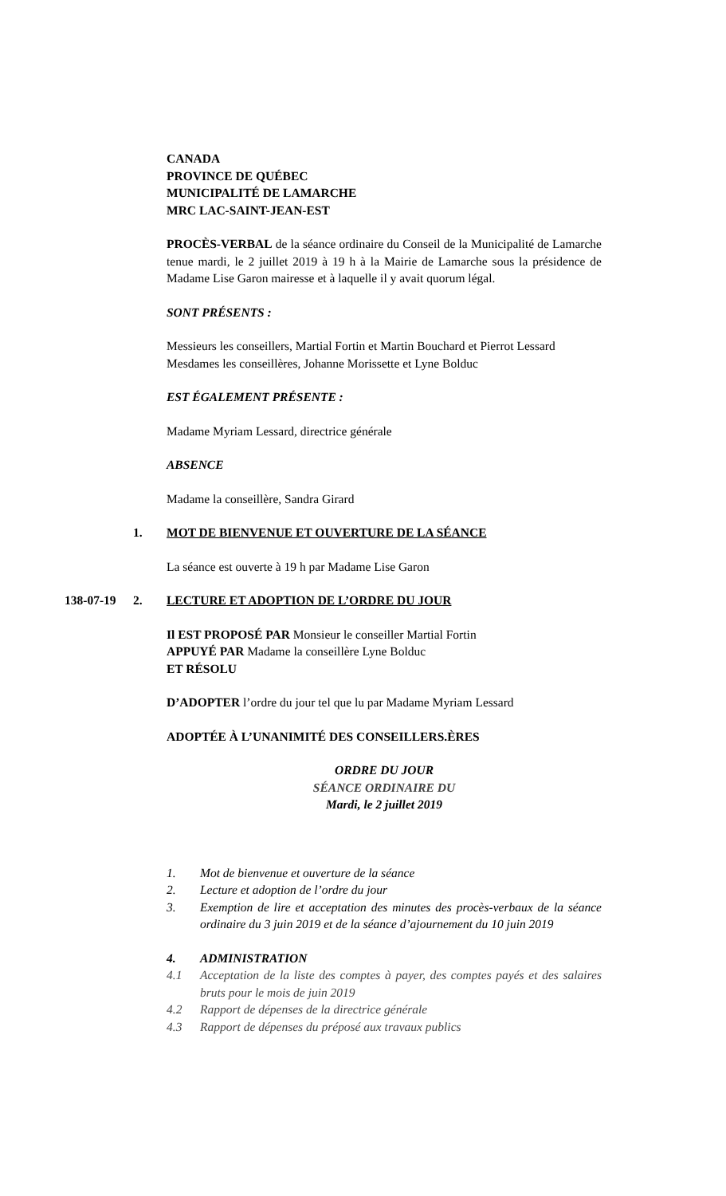CANADA
PROVINCE DE QUÉBEC
MUNICIPALITÉ DE LAMARCHE
MRC LAC-SAINT-JEAN-EST
PROCÈS-VERBAL de la séance ordinaire du Conseil de la Municipalité de Lamarche tenue mardi, le 2 juillet 2019 à 19 h à la Mairie de Lamarche sous la présidence de Madame Lise Garon mairesse et à laquelle il y avait quorum légal.
SONT PRÉSENTS :
Messieurs les conseillers, Martial Fortin et Martin Bouchard et Pierrot Lessard
Mesdames les conseillères, Johanne Morissette et Lyne Bolduc
EST ÉGALEMENT PRÉSENTE :
Madame Myriam Lessard, directrice générale
ABSENCE
Madame la conseillère, Sandra Girard
1. MOT DE BIENVENUE ET OUVERTURE DE LA SÉANCE
La séance est ouverte à 19 h par Madame Lise Garon
138-07-19 2. LECTURE ET ADOPTION DE L’ORDRE DU JOUR
Il EST PROPOSÉ PAR Monsieur le conseiller Martial Fortin
APPUYÉ PAR Madame la conseillère Lyne Bolduc
ET RÉSOLU
D’ADOPTER l’ordre du jour tel que lu par Madame Myriam Lessard
ADOPTÉE À L’UNANIMITÉ DES CONSEILLERS.ÈRES
ORDRE DU JOUR
SÉANCE ORDINAIRE DU
Mardi, le 2 juillet 2019
1. Mot de bienvenue et ouverture de la séance
2. Lecture et adoption de l’ordre du jour
3. Exemption de lire et acceptation des minutes des procès-verbaux de la séance ordinaire du 3 juin 2019 et de la séance d’ajournement du 10 juin 2019
4. ADMINISTRATION
4.1 Acceptation de la liste des comptes à payer, des comptes payés et des salaires bruts pour le mois de juin 2019
4.2 Rapport de dépenses de la directrice générale
4.3 Rapport de dépenses du préposé aux travaux publics